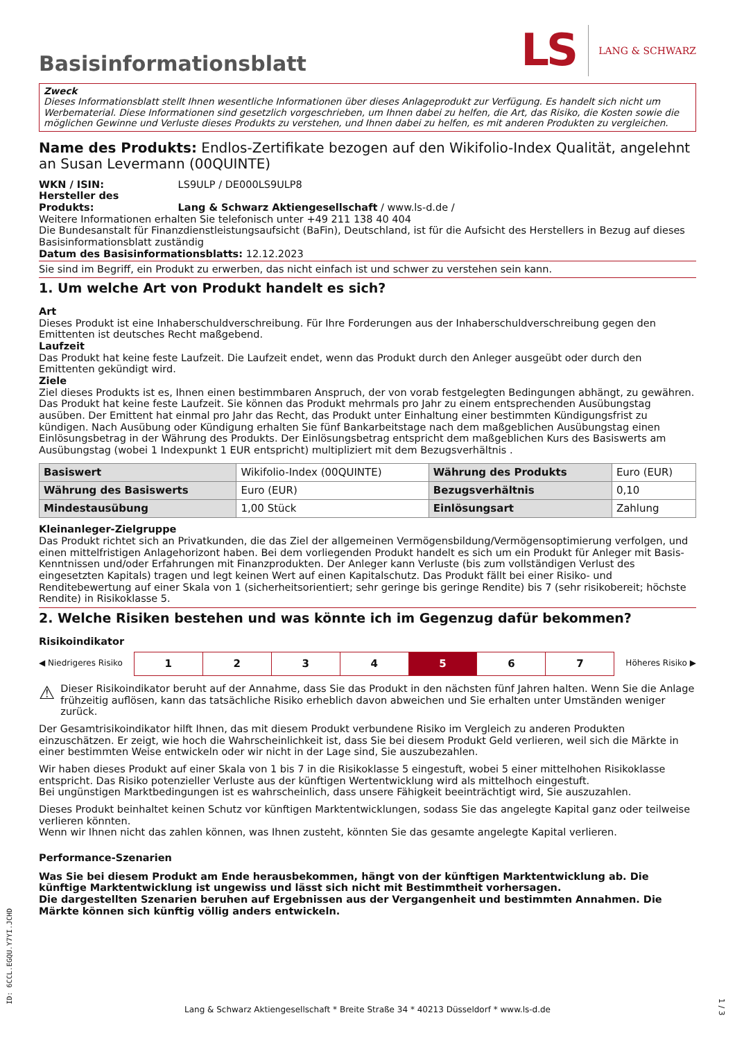Basisinformationsblatt
LS LANG & SCHWARZ
Zweck
Dieses Informationsblatt stellt Ihnen wesentliche Informationen über dieses Anlageprodukt zur Verfügung. Es handelt sich nicht um Werbematerial. Diese Informationen sind gesetzlich vorgeschrieben, um Ihnen dabei zu helfen, die Art, das Risiko, die Kosten sowie die möglichen Gewinne und Verluste dieses Produkts zu verstehen, und Ihnen dabei zu helfen, es mit anderen Produkten zu vergleichen.
Name des Produkts: Endlos-Zertifikate bezogen auf den Wikifolio-Index Qualität, angelehnt an Susan Levermann (00QUINTE)
WKN / ISIN: LS9ULP / DE000LS9ULP8
Hersteller des Produkts: Lang & Schwarz Aktiengesellschaft / www.ls-d.de /
Weitere Informationen erhalten Sie telefonisch unter +49 211 138 40 404
Die Bundesanstalt für Finanzdienstleistungsaufsicht (BaFin), Deutschland, ist für die Aufsicht des Herstellers in Bezug auf dieses Basisinformationsblatt zuständig
Datum des Basisinformationsblatts: 12.12.2023
Sie sind im Begriff, ein Produkt zu erwerben, das nicht einfach ist und schwer zu verstehen sein kann.
1. Um welche Art von Produkt handelt es sich?
Art
Dieses Produkt ist eine Inhaberschuldverschreibung. Für Ihre Forderungen aus der Inhaberschuldverschreibung gegen den Emittenten ist deutsches Recht maßgebend.
Laufzeit
Das Produkt hat keine feste Laufzeit. Die Laufzeit endet, wenn das Produkt durch den Anleger ausgeübt oder durch den Emittenten gekündigt wird.
Ziele
Ziel dieses Produkts ist es, Ihnen einen bestimmbaren Anspruch, der von vorab festgelegten Bedingungen abhängt, zu gewähren. Das Produkt hat keine feste Laufzeit. Sie können das Produkt mehrmals pro Jahr zu einem entsprechenden Ausübungstag ausüben. Der Emittent hat einmal pro Jahr das Recht, das Produkt unter Einhaltung einer bestimmten Kündigungsfrist zu kündigen. Nach Ausübung oder Kündigung erhalten Sie fünf Bankarbeitstage nach dem maßgeblichen Ausübungstag einen Einlösungsbetrag in der Währung des Produkts. Der Einlösungsbetrag entspricht dem maßgeblichen Kurs des Basiswerts am Ausübungstag (wobei 1 Indexpunkt 1 EUR entspricht) multipliziert mit dem Bezugsverhältnis .
| Basiswert | Wikifolio-Index (00QUINTE) | Währung des Produkts | Euro (EUR) |
| Währung des Basiswerts | Euro (EUR) | Bezugsverhältnis | 0,10 |
| Mindestausübung | 1,00 Stück | Einlösungsart | Zahlung |
Kleinanleger-Zielgruppe
Das Produkt richtet sich an Privatkunden, die das Ziel der allgemeinen Vermögensbildung/Vermögensoptimierung verfolgen, und einen mittelfristigen Anlagehorizont haben. Bei dem vorliegenden Produkt handelt es sich um ein Produkt für Anleger mit Basis-Kenntnissen und/oder Erfahrungen mit Finanzprodukten. Der Anleger kann Verluste (bis zum vollständigen Verlust des eingesetzten Kapitals) tragen und legt keinen Wert auf einen Kapitalschutz. Das Produkt fällt bei einer Risiko- und Renditebewertung auf einer Skala von 1 (sicherheitsorientiert; sehr geringe bis geringe Rendite) bis 7 (sehr risikobereit; höchste Rendite) in Risikoklasse 5.
2. Welche Risiken bestehen und was könnte ich im Gegenzug dafür bekommen?
Risikoindikator
◀ Niedrigeres Risiko
| 1 | 2 | 3 | 4 | 5 | 6 | 7 |
Höheres Risiko ▶
⚠ Dieser Risikoindikator beruht auf der Annahme, dass Sie das Produkt in den nächsten fünf Jahren halten. Wenn Sie die Anlage frühzeitig auflösen, kann das tatsächliche Risiko erheblich davon abweichen und Sie erhalten unter Umständen weniger zurück.
Der Gesamtrisikoindikator hilft Ihnen, das mit diesem Produkt verbundene Risiko im Vergleich zu anderen Produkten einzuschätzen. Er zeigt, wie hoch die Wahrscheinlichkeit ist, dass Sie bei diesem Produkt Geld verlieren, weil sich die Märkte in einer bestimmten Weise entwickeln oder wir nicht in der Lage sind, Sie auszubezahlen.
Wir haben dieses Produkt auf einer Skala von 1 bis 7 in die Risikoklasse 5 eingestuft, wobei 5 einer mittelhohen Risikoklasse entspricht. Das Risiko potenzieller Verluste aus der künftigen Wertentwicklung wird als mittelhoch eingestuft.
Bei ungünstigen Marktbedingungen ist es wahrscheinlich, dass unsere Fähigkeit beeinträchtigt wird, Sie auszuzahlen.
Dieses Produkt beinhaltet keinen Schutz vor künftigen Marktentwicklungen, sodass Sie das angelegte Kapital ganz oder teilweise verlieren könnten.
Wenn wir Ihnen nicht das zahlen können, was Ihnen zusteht, könnten Sie das gesamte angelegte Kapital verlieren.
Performance-Szenarien
Was Sie bei diesem Produkt am Ende herausbekommen, hängt von der künftigen Marktentwicklung ab. Die künftige Marktentwicklung ist ungewiss und lässt sich nicht mit Bestimmtheit vorhersagen.
Die dargestellten Szenarien beruhen auf Ergebnissen aus der Vergangenheit und bestimmten Annahmen. Die Märkte können sich künftig völlig anders entwickeln.
ID: 6CCL.EGQU.Y7YI.JCHD
Lang & Schwarz Aktiengesellschaft * Breite Straße 34 * 40213 Düsseldorf * www.ls-d.de
1 / 3